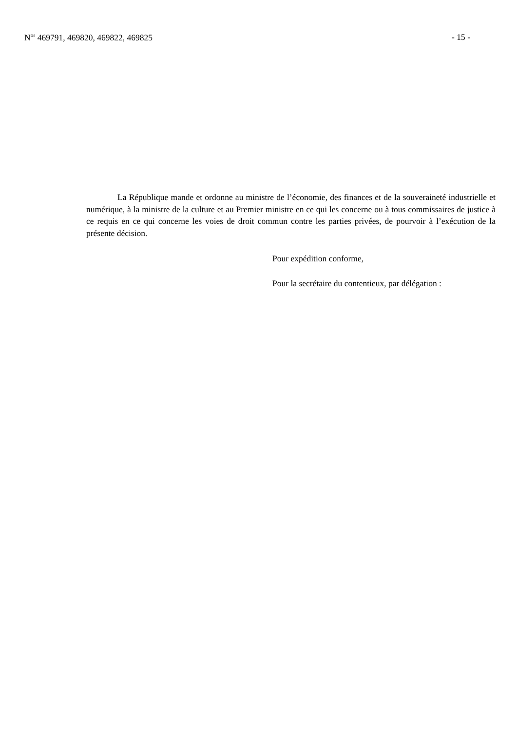N<sup>os</sup> 469791, 469820, 469822, 469825 - 15 -
La République mande et ordonne au ministre de l’économie, des finances et de la souveraineté industrielle et numérique, à la ministre de la culture et au Premier ministre en ce qui les concerne ou à tous commissaires de justice à ce requis en ce qui concerne les voies de droit commun contre les parties privées, de pourvoir à l’exécution de la présente décision.
Pour expédition conforme,
Pour la secrétaire du contentieux, par délégation :